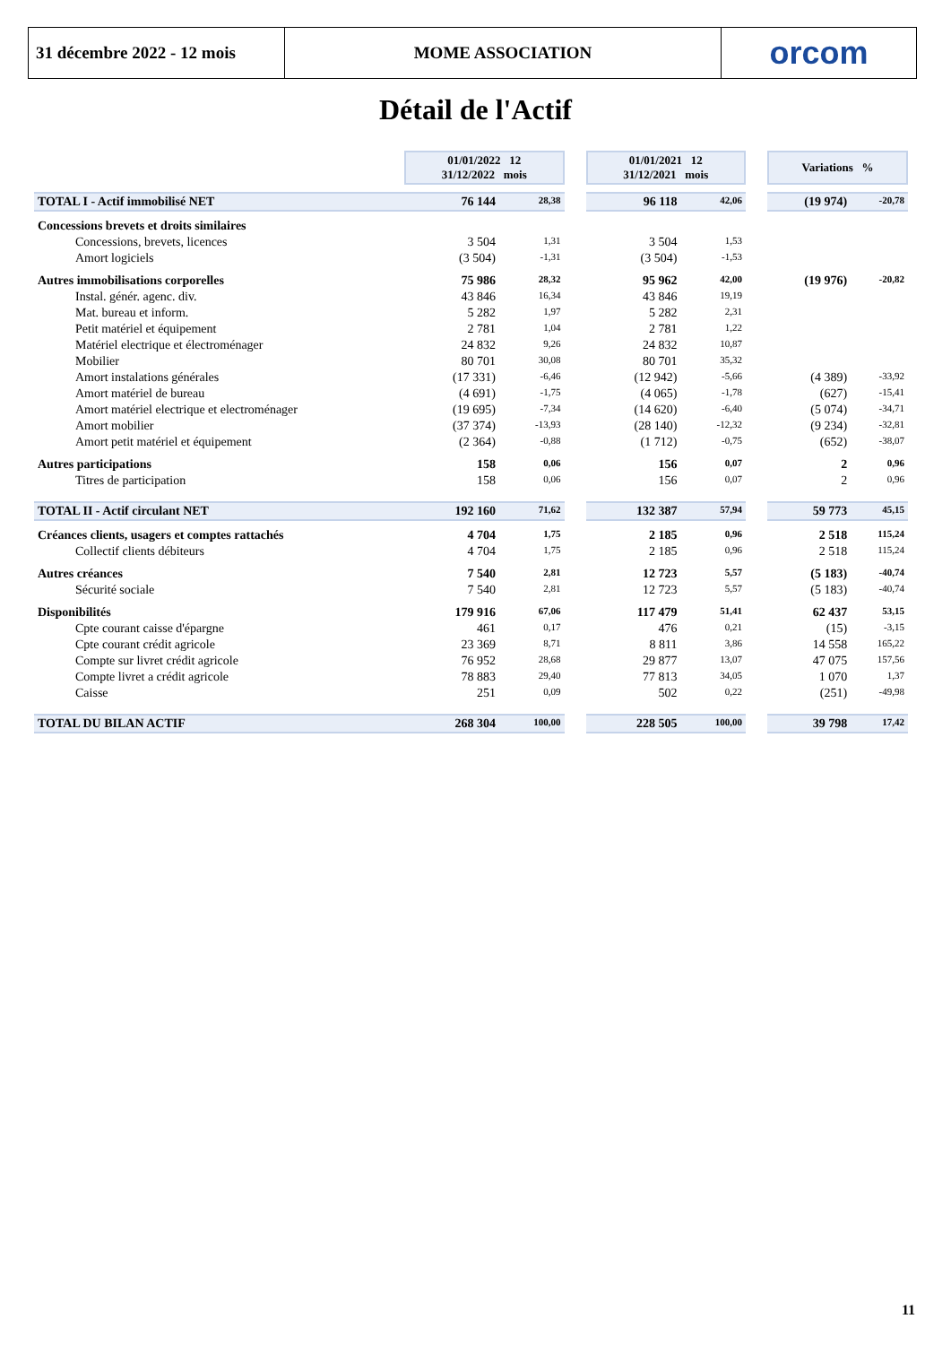31 décembre 2022 - 12 mois
MOME ASSOCIATION orcom
Détail de l'Actif
| | 01/01/2022 12 31/12/2022 mois | | | 01/01/2021 12 31/12/2021 mois | | | Variations % | |
| TOTAL I - Actif immobilisé NET | 76 144 | 28,38 | | 96 118 | 42,06 | | (19 974) | -20,78 |
| Concessions brevets et droits similaires | | | | | | | | |
| Concessions, brevets, licences | 3 504 | 1,31 | | 3 504 | 1,53 | | | |
| Amort logiciels | (3 504) | -1,31 | | (3 504) | -1,53 | | | |
| Autres immobilisations corporelles | 75 986 | 28,32 | | 95 962 | 42,00 | | (19 976) | -20,82 |
| Instal. génér. agenc. div. | 43 846 | 16,34 | | 43 846 | 19,19 | | | |
| Mat. bureau et inform. | 5 282 | 1,97 | | 5 282 | 2,31 | | | |
| Petit matériel et équipement | 2 781 | 1,04 | | 2 781 | 1,22 | | | |
| Matériel electrique et électroménager | 24 832 | 9,26 | | 24 832 | 10,87 | | | |
| Mobilier | 80 701 | 30,08 | | 80 701 | 35,32 | | | |
| Amort instalations générales | (17 331) | -6,46 | | (12 942) | -5,66 | | (4 389) | -33,92 |
| Amort matériel de bureau | (4 691) | -1,75 | | (4 065) | -1,78 | | (627) | -15,41 |
| Amort matériel electrique et electroménager | (19 695) | -7,34 | | (14 620) | -6,40 | | (5 074) | -34,71 |
| Amort mobilier | (37 374) | -13,93 | | (28 140) | -12,32 | | (9 234) | -32,81 |
| Amort petit matériel et équipement | (2 364) | -0,88 | | (1 712) | -0,75 | | (652) | -38,07 |
| Autres participations | 158 | 0,06 | | 156 | 0,07 | | 2 | 0,96 |
| Titres de participation | 158 | 0,06 | | 156 | 0,07 | | 2 | 0,96 |
| TOTAL II - Actif circulant NET | 192 160 | 71,62 | | 132 387 | 57,94 | | 59 773 | 45,15 |
| Créances clients, usagers et comptes rattachés | 4 704 | 1,75 | | 2 185 | 0,96 | | 2 518 | 115,24 |
| Collectif clients débiteurs | 4 704 | 1,75 | | 2 185 | 0,96 | | 2 518 | 115,24 |
| Autres créances | 7 540 | 2,81 | | 12 723 | 5,57 | | (5 183) | -40,74 |
| Sécurité sociale | 7 540 | 2,81 | | 12 723 | 5,57 | | (5 183) | -40,74 |
| Disponibilités | 179 916 | 67,06 | | 117 479 | 51,41 | | 62 437 | 53,15 |
| Cpte courant caisse d'épargne | 461 | 0,17 | | 476 | 0,21 | | (15) | -3,15 |
| Cpte courant crédit agricole | 23 369 | 8,71 | | 8 811 | 3,86 | | 14 558 | 165,22 |
| Compte sur livret crédit agricole | 76 952 | 28,68 | | 29 877 | 13,07 | | 47 075 | 157,56 |
| Compte livret a crédit agricole | 78 883 | 29,40 | | 77 813 | 34,05 | | 1 070 | 1,37 |
| Caisse | 251 | 0,09 | | 502 | 0,22 | | (251) | -49,98 |
| TOTAL DU BILAN ACTIF | 268 304 | 100,00 | | 228 505 | 100,00 | | 39 798 | 17,42 |
11